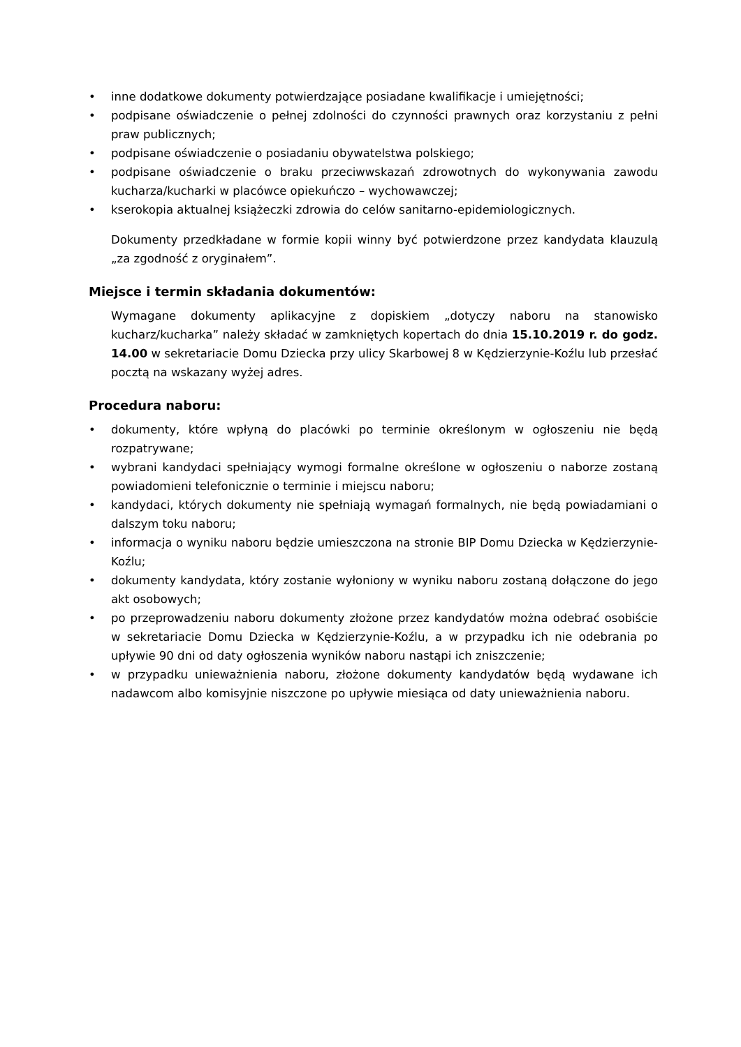• inne dodatkowe dokumenty potwierdzające posiadane kwalifikacje i umiejętności;
• podpisane oświadczenie o pełnej zdolności do czynności prawnych oraz korzystaniu z pełni praw publicznych;
• podpisane oświadczenie o posiadaniu obywatelstwa polskiego;
• podpisane oświadczenie o braku przeciwwskazań zdrowotnych do wykonywania zawodu kucharza/kucharki w placówce opiekuńczo – wychowawczej;
• kserokopia aktualnej książeczki zdrowia do celów sanitarno-epidemiologicznych.
Dokumenty przedkładane w formie kopii winny być potwierdzone przez kandydata klauzulą „za zgodność z oryginałem”.
Miejsce i termin składania dokumentów:
Wymagane dokumenty aplikacyjne z dopiskiem „dotyczy naboru na stanowisko kucharz/kucharka” należy składać w zamkniętych kopertach do dnia 15.10.2019 r. do godz. 14.00 w sekretariacie Domu Dziecka przy ulicy Skarbowej 8 w Kędzierzynie-Koźlu lub przesłać pocztą na wskazany wyżej adres.
Procedura naboru:
• dokumenty, które wpłyną do placówki po terminie określonym w ogłoszeniu nie będą rozpatrywane;
• wybrani kandydaci spełniający wymogi formalne określone w ogłoszeniu o naborze zostaną powiadomieni telefonicznie o terminie i miejscu naboru;
• kandydaci, których dokumenty nie spełniają wymagań formalnych, nie będą powiadamiani o dalszym toku naboru;
• informacja o wyniku naboru będzie umieszczona na stronie BIP Domu Dziecka w Kędzierzynie-Koźlu;
• dokumenty kandydata, który zostanie wyłoniony w wyniku naboru zostaną dołączone do jego akt osobowych;
• po przeprowadzeniu naboru dokumenty złożone przez kandydatów można odebrać osobiście w sekretariacie Domu Dziecka w Kędzierzynie-Koźlu, a w przypadku ich nie odebrania po upływie 90 dni od daty ogłoszenia wyników naboru nastąpi ich zniszczenie;
• w przypadku unieważnienia naboru, złożone dokumenty kandydatów będą wydawane ich nadawcom albo komisyjnie niszczone po upływie miesiąca od daty unieważnienia naboru.